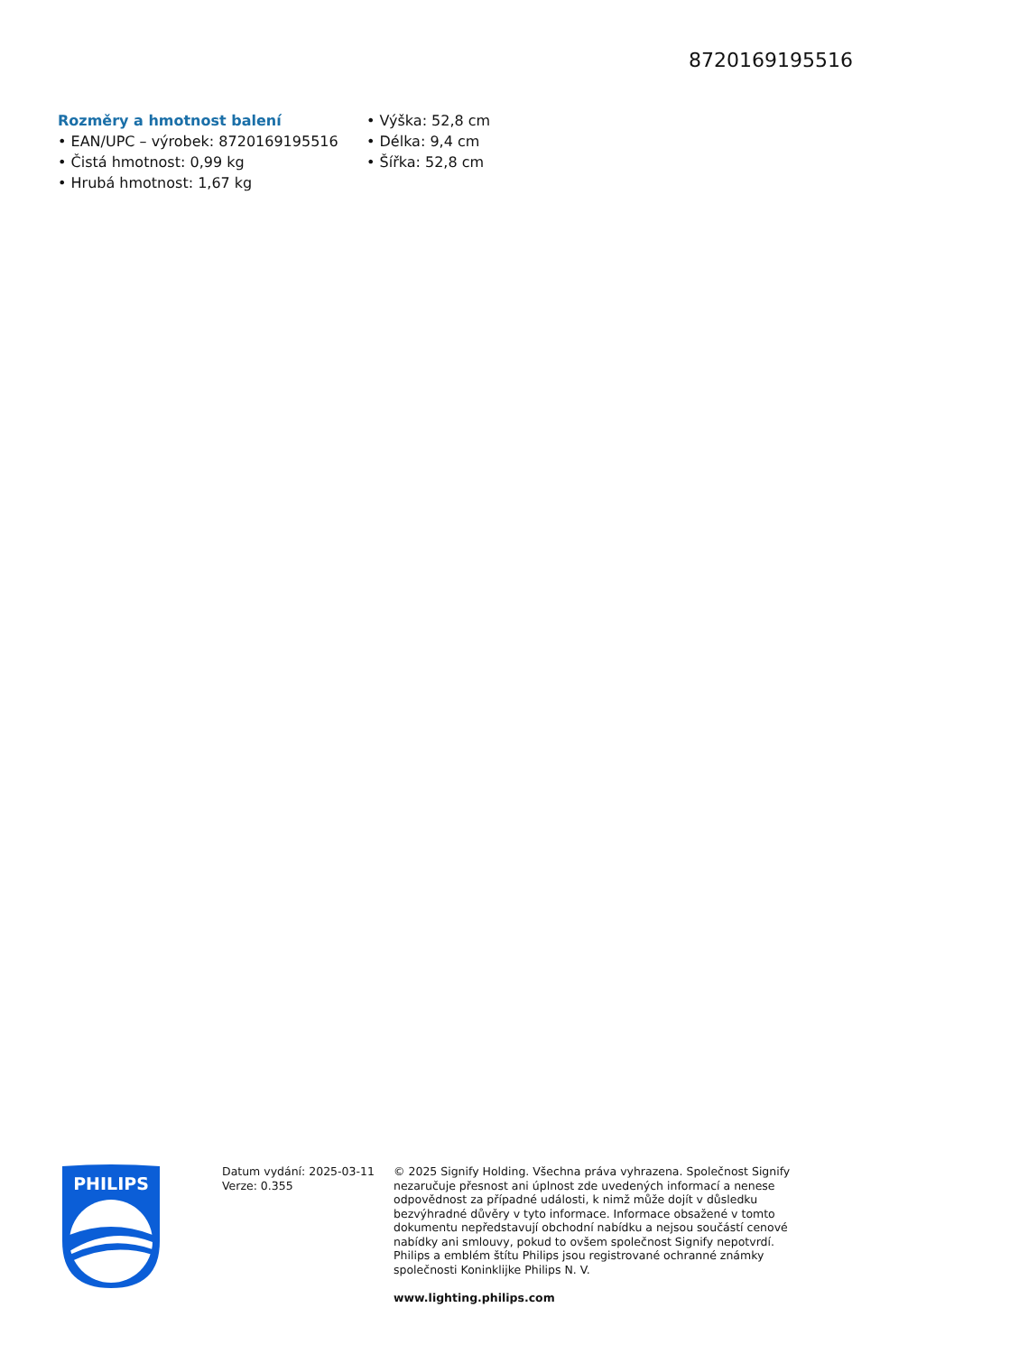8720169195516
Rozměry a hmotnost balení
• EAN/UPC – výrobek: 8720169195516
• Čistá hmotnost: 0,99 kg
• Hrubá hmotnost: 1,67 kg
• Výška: 52,8 cm
• Délka: 9,4 cm
• Šířka: 52,8 cm
PHILIPS
Datum vydání: 2025-03-11
Verze: 0.355
© 2025 Signify Holding. Všechna práva vyhrazena. Společnost Signify nezaručuje přesnost ani úplnost zde uvedených informací a nenese odpovědnost za případné události, k nimž může dojít v důsledku bezvýhradné důvěry v tyto informace. Informace obsažené v tomto dokumentu nepředstavují obchodní nabídku a nejsou součástí cenové nabídky ani smlouvy, pokud to ovšem společnost Signify nepotvrdí. Philips a emblém štítu Philips jsou registrované ochranné známky společnosti Koninklijke Philips N. V.
www.lighting.philips.com